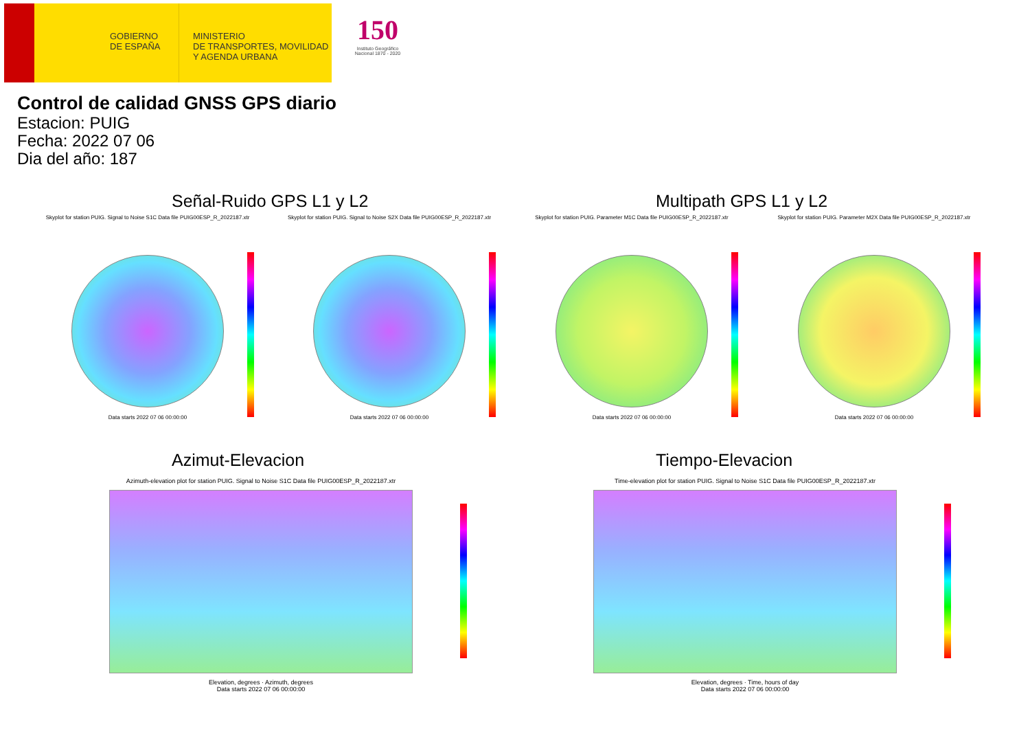GOBIERNO
DE ESPAÑA
MINISTERIO
DE TRANSPORTES, MOVILIDAD
Y AGENDA URBANA
150
Instituto Geográfico Nacional 1870 - 2020
Control de calidad GNSS GPS diario
Estacion: PUIG
Fecha: 2022 07 06
Dia del año: 187
Señal-Ruido GPS L1 y L2 Multipath GPS L1 y L2
Skyplot for station PUIG. Signal to Noise S1C Data file PUIG00ESP_R_2022187.xtr
Data starts 2022 07 06 00:00:00
Skyplot for station PUIG. Signal to Noise S2X Data file PUIG00ESP_R_2022187.xtr
Data starts 2022 07 06 00:00:00
Skyplot for station PUIG. Parameter M1C Data file PUIG00ESP_R_2022187.xtr
Data starts 2022 07 06 00:00:00
Skyplot for station PUIG. Parameter M2X Data file PUIG00ESP_R_2022187.xtr
Data starts 2022 07 06 00:00:00
Azimut-Elevacion Tiempo-Elevacion
Azimuth-elevation plot for station PUIG. Signal to Noise S1C Data file PUIG00ESP_R_2022187.xtr
Elevation, degrees · Azimuth, degrees
Data starts 2022 07 06 00:00:00
Time-elevation plot for station PUIG. Signal to Noise S1C Data file PUIG00ESP_R_2022187.xtr
Elevation, degrees · Time, hours of day
Data starts 2022 07 06 00:00:00